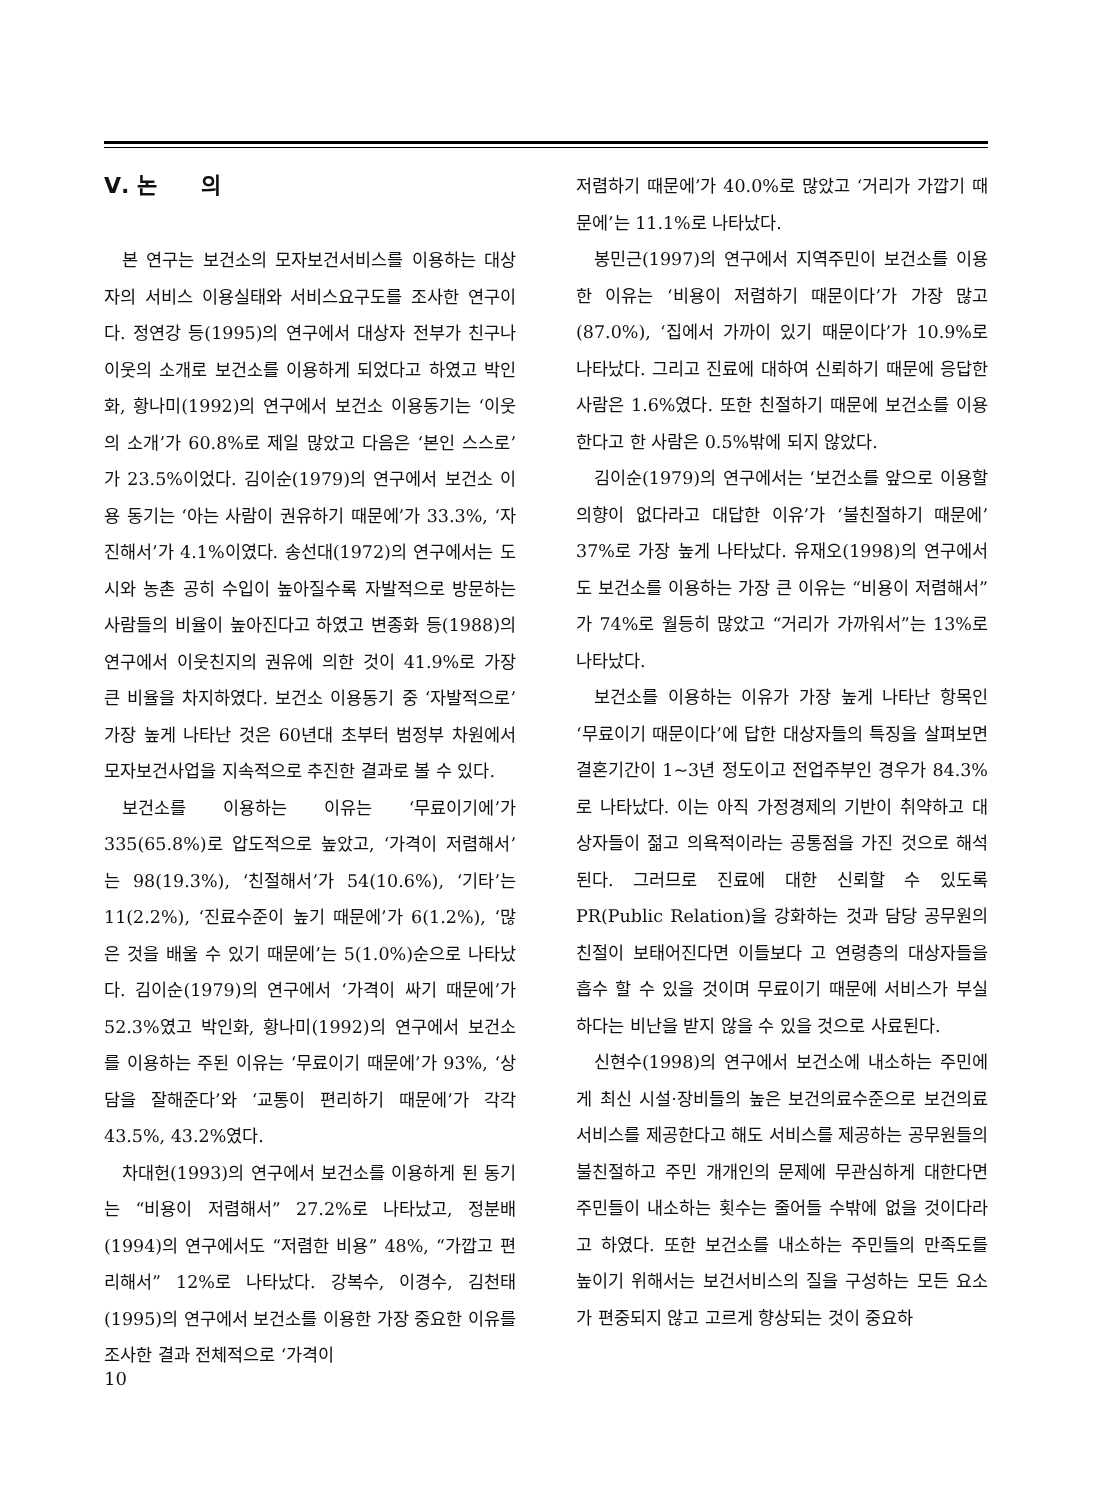Ⅴ. 논　　의
본 연구는 보건소의 모자보건서비스를 이용하는 대상자의 서비스 이용실태와 서비스요구도를 조사한 연구이다. 정연강 등(1995)의 연구에서 대상자 전부가 친구나 이웃의 소개로 보건소를 이용하게 되었다고 하였고 박인화, 황나미(1992)의 연구에서 보건소 이용동기는 ‘이웃의 소개’가 60.8%로 제일 많았고 다음은 ‘본인 스스로’가 23.5%이었다. 김이순(1979)의 연구에서 보건소 이용 동기는 ‘아는 사람이 권유하기 때문에’가 33.3%, ‘자진해서’가 4.1%이였다. 송선대(1972)의 연구에서는 도시와 농촌 공히 수입이 높아질수록 자발적으로 방문하는 사람들의 비율이 높아진다고 하였고 변종화 등(1988)의 연구에서 이웃친지의 권유에 의한 것이 41.9%로 가장 큰 비율을 차지하였다. 보건소 이용동기 중 ‘자발적으로’ 가장 높게 나타난 것은 60년대 초부터 범정부 차원에서 모자보건사업을 지속적으로 추진한 결과로 볼 수 있다.
보건소를 이용하는 이유는 ‘무료이기에’가 335(65.8%)로 압도적으로 높았고, ‘가격이 저렴해서’는 98(19.3%), ‘친절해서’가 54(10.6%), ‘기타’는 11(2.2%), ‘진료수준이 높기 때문에’가 6(1.2%), ‘많은 것을 배울 수 있기 때문에’는 5(1.0%)순으로 나타났다. 김이순(1979)의 연구에서 ‘가격이 싸기 때문에’가 52.3%였고 박인화, 황나미(1992)의 연구에서 보건소를 이용하는 주된 이유는 ‘무료이기 때문에’가 93%, ‘상담을 잘해준다’와 ‘교통이 편리하기 때문에’가 각각 43.5%, 43.2%였다.
차대헌(1993)의 연구에서 보건소를 이용하게 된 동기는 “비용이 저렴해서” 27.2%로 나타났고, 정분배(1994)의 연구에서도 “저렴한 비용” 48%, “가깝고 편리해서” 12%로 나타났다. 강복수, 이경수, 김천태(1995)의 연구에서 보건소를 이용한 가장 중요한 이유를 조사한 결과 전체적으로 ‘가격이
저렴하기 때문에’가 40.0%로 많았고 ‘거리가 가깝기 때문에’는 11.1%로 나타났다.
봉민근(1997)의 연구에서 지역주민이 보건소를 이용한 이유는 ‘비용이 저렴하기 때문이다’가 가장 많고(87.0%), ‘집에서 가까이 있기 때문이다’가 10.9%로 나타났다. 그리고 진료에 대하여 신뢰하기 때문에 응답한 사람은 1.6%였다. 또한 친절하기 때문에 보건소를 이용한다고 한 사람은 0.5%밖에 되지 않았다.
김이순(1979)의 연구에서는 ‘보건소를 앞으로 이용할 의향이 없다라고 대답한 이유’가 ‘불친절하기 때문에’ 37%로 가장 높게 나타났다. 유재오(1998)의 연구에서도 보건소를 이용하는 가장 큰 이유는 “비용이 저렴해서”가 74%로 월등히 많았고 “거리가 가까워서”는 13%로 나타났다.
보건소를 이용하는 이유가 가장 높게 나타난 항목인 ‘무료이기 때문이다’에 답한 대상자들의 특징을 살펴보면 결혼기간이 1~3년 정도이고 전업주부인 경우가 84.3%로 나타났다. 이는 아직 가정경제의 기반이 취약하고 대상자들이 젊고 의욕적이라는 공통점을 가진 것으로 해석된다. 그러므로 진료에 대한 신뢰할 수 있도록 PR(Public Relation)을 강화하는 것과 담당 공무원의 친절이 보태어진다면 이들보다 고 연령층의 대상자들을 흡수 할 수 있을 것이며 무료이기 때문에 서비스가 부실하다는 비난을 받지 않을 수 있을 것으로 사료된다.
신현수(1998)의 연구에서 보건소에 내소하는 주민에게 최신 시설·장비들의 높은 보건의료수준으로 보건의료 서비스를 제공한다고 해도 서비스를 제공하는 공무원들의 불친절하고 주민 개개인의 문제에 무관심하게 대한다면 주민들이 내소하는 횟수는 줄어들 수밖에 없을 것이다라고 하였다. 또한 보건소를 내소하는 주민들의 만족도를 높이기 위해서는 보건서비스의 질을 구성하는 모든 요소가 편중되지 않고 고르게 향상되는 것이 중요하
10